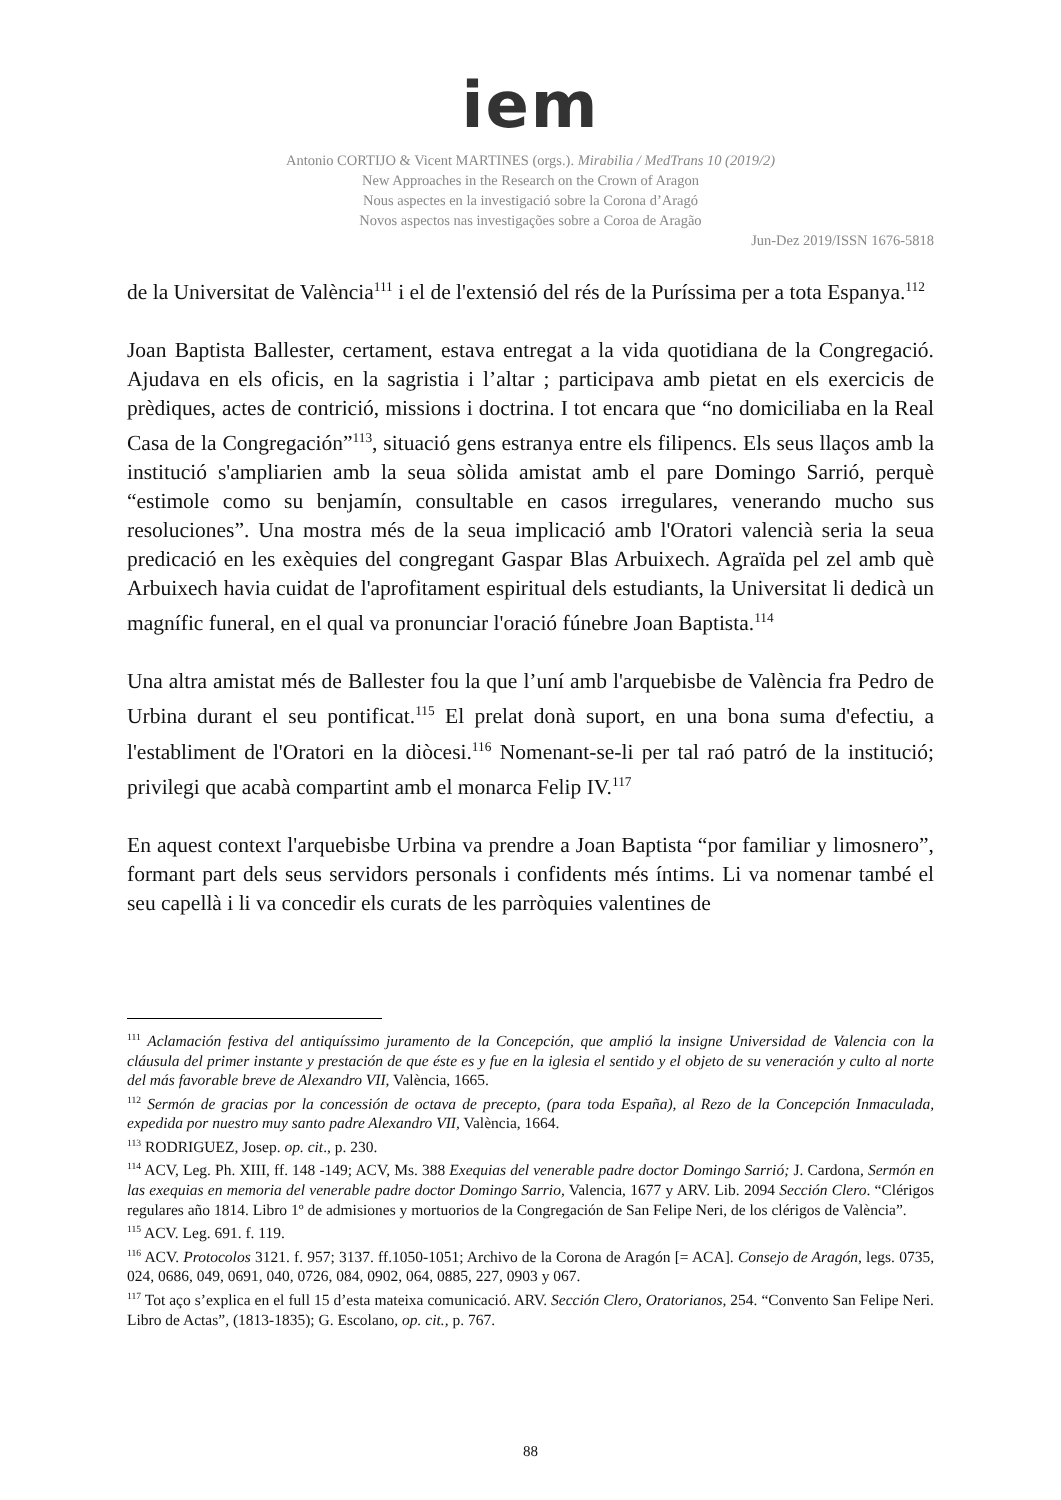iem
Antonio CORTIJO & Vicent MARTINES (orgs.). Mirabilia / MedTrans 10 (2019/2)
New Approaches in the Research on the Crown of Aragon
Nous aspectes en la investigació sobre la Corona d’Aragó
Novos aspectos nas investigações sobre a Coroa de Aragão
Jun-Dez 2019/ISSN 1676-5818
de la Universitat de València<sup>111</sup> i el de l'extensió del rés de la Puríssima per a tota Espanya.<sup>112</sup>
Joan Baptista Ballester, certament, estava entregat a la vida quotidiana de la Congregació. Ajudava en els oficis, en la sagristia i l’altar ; participava amb pietat en els exercicis de prèdiques, actes de contrició, missions i doctrina. I tot encara que “no domiciliaba en la Real Casa de la Congregación”<sup>113</sup>, situació gens estranya entre els filipencs. Els seus llaços amb la institució s'ampliarien amb la seua sòlida amistat amb el pare Domingo Sarrió, perquè “estimole como su benjamín, consultable en casos irregulares, venerando mucho sus resoluciones”. Una mostra més de la seua implicació amb l'Oratori valencià seria la seua predicació en les exèquies del congregant Gaspar Blas Arbuixech. Agraïda pel zel amb què Arbuixech havia cuidat de l'aprofitament espiritual dels estudiants, la Universitat li dedicà un magnífic funeral, en el qual va pronunciar l'oració fúnebre Joan Baptista.<sup>114</sup>
Una altra amistat més de Ballester fou la que l’uní amb l'arquebisbe de València fra Pedro de Urbina durant el seu pontificat.<sup>115</sup> El prelat donà suport, en una bona suma d'efectiu, a l'establiment de l'Oratori en la diòcesi.<sup>116</sup> Nomenant-se-li per tal raó patró de la institució; privilegi que acabà compartint amb el monarca Felip IV.<sup>117</sup>
En aquest context l'arquebisbe Urbina va prendre a Joan Baptista “por familiar y limosnero”, formant part dels seus servidors personals i confidents més íntims. Li va nomenar també el seu capellà i li va concedir els curats de les parròquies valentines de
<sup>111</sup> Aclamación festiva del antiquíssimo juramento de la Concepción, que amplió la insigne Universidad de Valencia con la cláusula del primer instante y prestación de que éste es y fue en la iglesia el sentido y el objeto de su veneración y culto al norte del más favorable breve de Alexandro VII, València, 1665.
<sup>112</sup> Sermón de gracias por la concessión de octava de precepto, (para toda España), al Rezo de la Concepción Inmaculada, expedida por nuestro muy santo padre Alexandro VII, València, 1664.
<sup>113</sup> RODRIGUEZ, Josep. op. cit., p. 230.
<sup>114</sup> ACV, Leg. Ph. XIII, ff. 148 -149; ACV, Ms. 388 Exequias del venerable padre doctor Domingo Sarrió; J. Cardona, Sermón en las exequias en memoria del venerable padre doctor Domingo Sarrio, Valencia, 1677 y ARV. Lib. 2094 Sección Clero. “Clérigos regulares año 1814. Libro 1º de admisiones y mortuorios de la Congregación de San Felipe Neri, de los clérigos de València”.
<sup>115</sup> ACV. Leg. 691. f. 119.
<sup>116</sup> ACV. Protocolos 3121. f. 957; 3137. ff.1050-1051; Archivo de la Corona de Aragón [= ACA]. Consejo de Aragón, legs. 0735, 024, 0686, 049, 0691, 040, 0726, 084, 0902, 064, 0885, 227, 0903 y 067.
<sup>117</sup> Tot aço s’explica en el full 15 d’esta mateixa comunicació. ARV. Sección Clero, Oratorianos, 254. “Convento San Felipe Neri. Libro de Actas”, (1813-1835); G. Escolano, op. cit., p. 767.
88